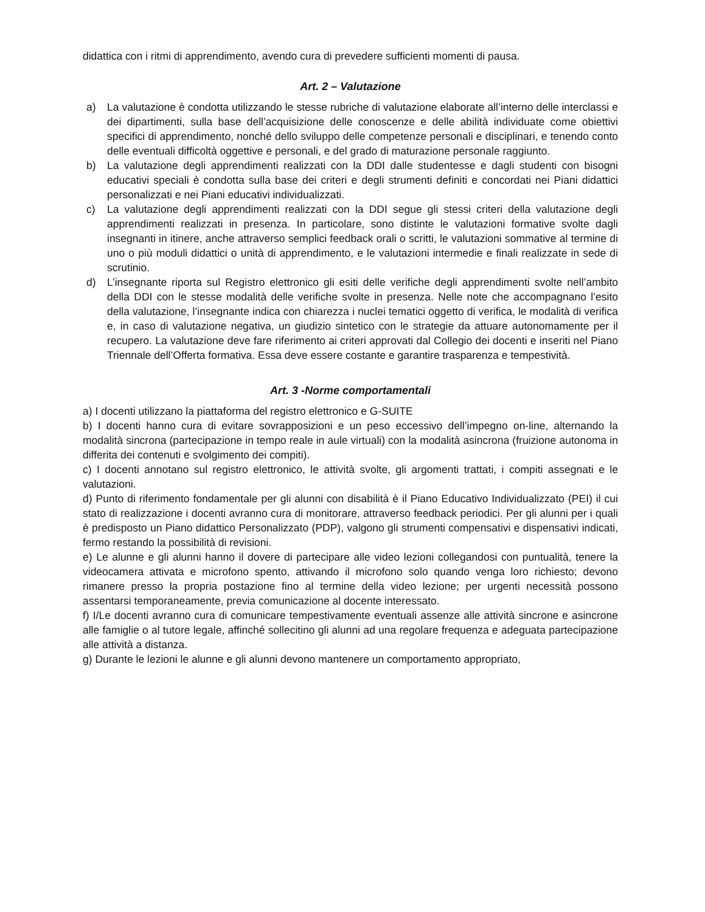didattica con i ritmi di apprendimento, avendo cura di prevedere sufficienti momenti di pausa.
Art. 2 – Valutazione
a) La valutazione è condotta utilizzando le stesse rubriche di valutazione elaborate all’interno delle interclassi e dei dipartimenti, sulla base dell’acquisizione delle conoscenze e delle abilità individuate come obiettivi specifici di apprendimento, nonché dello sviluppo delle competenze personali e disciplinari, e tenendo conto delle eventuali difficoltà oggettive e personali, e del grado di maturazione personale raggiunto.
b) La valutazione degli apprendimenti realizzati con la DDI dalle studentesse e dagli studenti con bisogni educativi speciali è condotta sulla base dei criteri e degli strumenti definiti e concordati nei Piani didattici personalizzati e nei Piani educativi individualizzati.
c) La valutazione degli apprendimenti realizzati con la DDI segue gli stessi criteri della valutazione degli apprendimenti realizzati in presenza. In particolare, sono distinte le valutazioni formative svolte dagli insegnanti in itinere, anche attraverso semplici feedback orali o scritti, le valutazioni sommative al termine di uno o più moduli didattici o unità di apprendimento, e le valutazioni intermedie e finali realizzate in sede di scrutinio.
d) L’insegnante riporta sul Registro elettronico gli esiti delle verifiche degli apprendimenti svolte nell’ambito della DDI con le stesse modalità delle verifiche svolte in presenza. Nelle note che accompagnano l’esito della valutazione, l’insegnante indica con chiarezza i nuclei tematici oggetto di verifica, le modalità di verifica e, in caso di valutazione negativa, un giudizio sintetico con le strategie da attuare autonomamente per il recupero. La valutazione deve fare riferimento ai criteri approvati dal Collegio dei docenti e inseriti nel Piano Triennale dell’Offerta formativa. Essa deve essere costante e garantire trasparenza e tempestività.
Art. 3 -Norme comportamentali
a) I docenti utilizzano la piattaforma del registro elettronico e G-SUITE
b) I docenti hanno cura di evitare sovrapposizioni e un peso eccessivo dell’impegno on-line, alternando la modalità sincrona (partecipazione in tempo reale in aule virtuali) con la modalità asincrona (fruizione autonoma in differita dei contenuti e svolgimento dei compiti).
c) I docenti annotano sul registro elettronico, le attività svolte, gli argomenti trattati, i compiti assegnati e le valutazioni.
d) Punto di riferimento fondamentale per gli alunni con disabilità è il Piano Educativo Individualizzato (PEI) il cui stato di realizzazione i docenti avranno cura di monitorare, attraverso feedback periodici. Per gli alunni per i quali è predisposto un Piano didattico Personalizzato (PDP), valgono gli strumenti compensativi e dispensativi indicati, fermo restando la possibilità di revisioni.
e) Le alunne e gli alunni hanno il dovere di partecipare alle video lezioni collegandosi con puntualità, tenere la videocamera attivata e microfono spento, attivando il microfono solo quando venga loro richiesto; devono rimanere presso la propria postazione fino al termine della video lezione; per urgenti necessità possono assentarsi temporaneamente, previa comunicazione al docente interessato.
f) I/Le docenti avranno cura di comunicare tempestivamente eventuali assenze alle attività sincrone e asincrone alle famiglie o al tutore legale, affinché sollecitino gli alunni ad una regolare frequenza e adeguata partecipazione alle attività a distanza.
g) Durante le lezioni le alunne e gli alunni devono mantenere un comportamento appropriato,